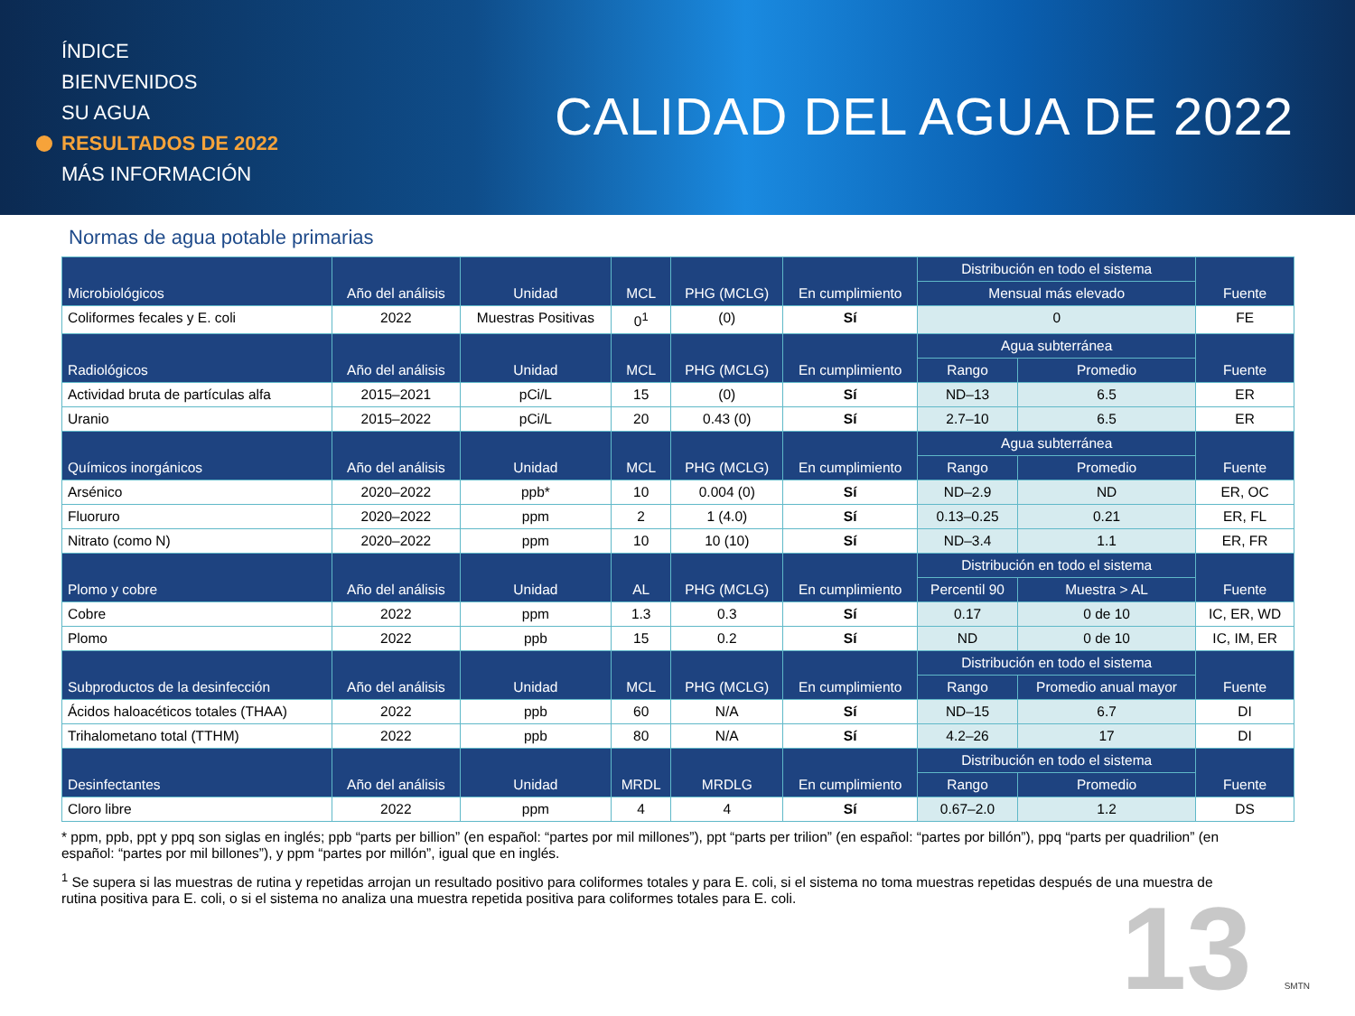ÍNDICE
BIENVENIDOS
SU AGUA
RESULTADOS DE 2022
MÁS INFORMACIÓN
CALIDAD DEL AGUA DE 2022
Normas de agua potable primarias
| Microbiológicos | Año del análisis | Unidad | MCL | PHG (MCLG) | En cumplimiento | Distribución en todo el sistema | | Fuente |
| --- | --- | --- | --- | --- | --- | --- | --- | --- |
| | | | | | | Mensual más elevado | | |
| Coliformes fecales y E. coli | 2022 | Muestras Positivas | 0<sup>1</sup> | (0) | Sí | 0 | | FE |
| Radiológicos | Año del análisis | Unidad | MCL | PHG (MCLG) | En cumplimiento | Agua subterránea | | Fuente |
| | | | | | | Rango | Promedio | |
| Actividad bruta de partículas alfa | 2015–2021 | pCi/L | 15 | (0) | Sí | ND–13 | 6.5 | ER |
| Uranio | 2015–2022 | pCi/L | 20 | 0.43 (0) | Sí | 2.7–10 | 6.5 | ER |
| Químicos inorgánicos | Año del análisis | Unidad | MCL | PHG (MCLG) | En cumplimiento | Agua subterránea | | Fuente |
| | | | | | | Rango | Promedio | |
| Arsénico | 2020–2022 | ppb* | 10 | 0.004 (0) | Sí | ND–2.9 | ND | ER, OC |
| Fluoruro | 2020–2022 | ppm | 2 | 1 (4.0) | Sí | 0.13–0.25 | 0.21 | ER, FL |
| Nitrato (como N) | 2020–2022 | ppm | 10 | 10 (10) | Sí | ND–3.4 | 1.1 | ER, FR |
| Plomo y cobre | Año del análisis | Unidad | AL | PHG (MCLG) | En cumplimiento | Distribución en todo el sistema | | Fuente |
| | | | | | | Percentil 90 | Muestra > AL | |
| Cobre | 2022 | ppm | 1.3 | 0.3 | Sí | 0.17 | 0 de 10 | IC, ER, WD |
| Plomo | 2022 | ppb | 15 | 0.2 | Sí | ND | 0 de 10 | IC, IM, ER |
| Subproductos de la desinfección | Año del análisis | Unidad | MCL | PHG (MCLG) | En cumplimiento | Distribución en todo el sistema | | Fuente |
| | | | | | | Rango | Promedio anual mayor | |
| Ácidos haloacéticos totales (THAA) | 2022 | ppb | 60 | N/A | Sí | ND–15 | 6.7 | DI |
| Trihalometano total (TTHM) | 2022 | ppb | 80 | N/A | Sí | 4.2–26 | 17 | DI |
| Desinfectantes | Año del análisis | Unidad | MRDL | MRDLG | En cumplimiento | Distribución en todo el sistema | | Fuente |
| | | | | | | Rango | Promedio | |
| Cloro libre | 2022 | ppm | 4 | 4 | Sí | 0.67–2.0 | 1.2 | DS |
* ppm, ppb, ppt y ppq son siglas en inglés; ppb “parts per billion” (en español: “partes por mil millones”), ppt “parts per trilion” (en español: “partes por billón”), ppq “parts per quadrilion” (en español: “partes por mil billones”), y ppm “partes por millón”, igual que en inglés.
<sup>1</sup> Se supera si las muestras de rutina y repetidas arrojan un resultado positivo para coliformes totales y para E. coli, si el sistema no toma muestras repetidas después de una muestra de rutina positiva para E. coli, o si el sistema no analiza una muestra repetida positiva para coliformes totales para E. coli.
13 SMTN